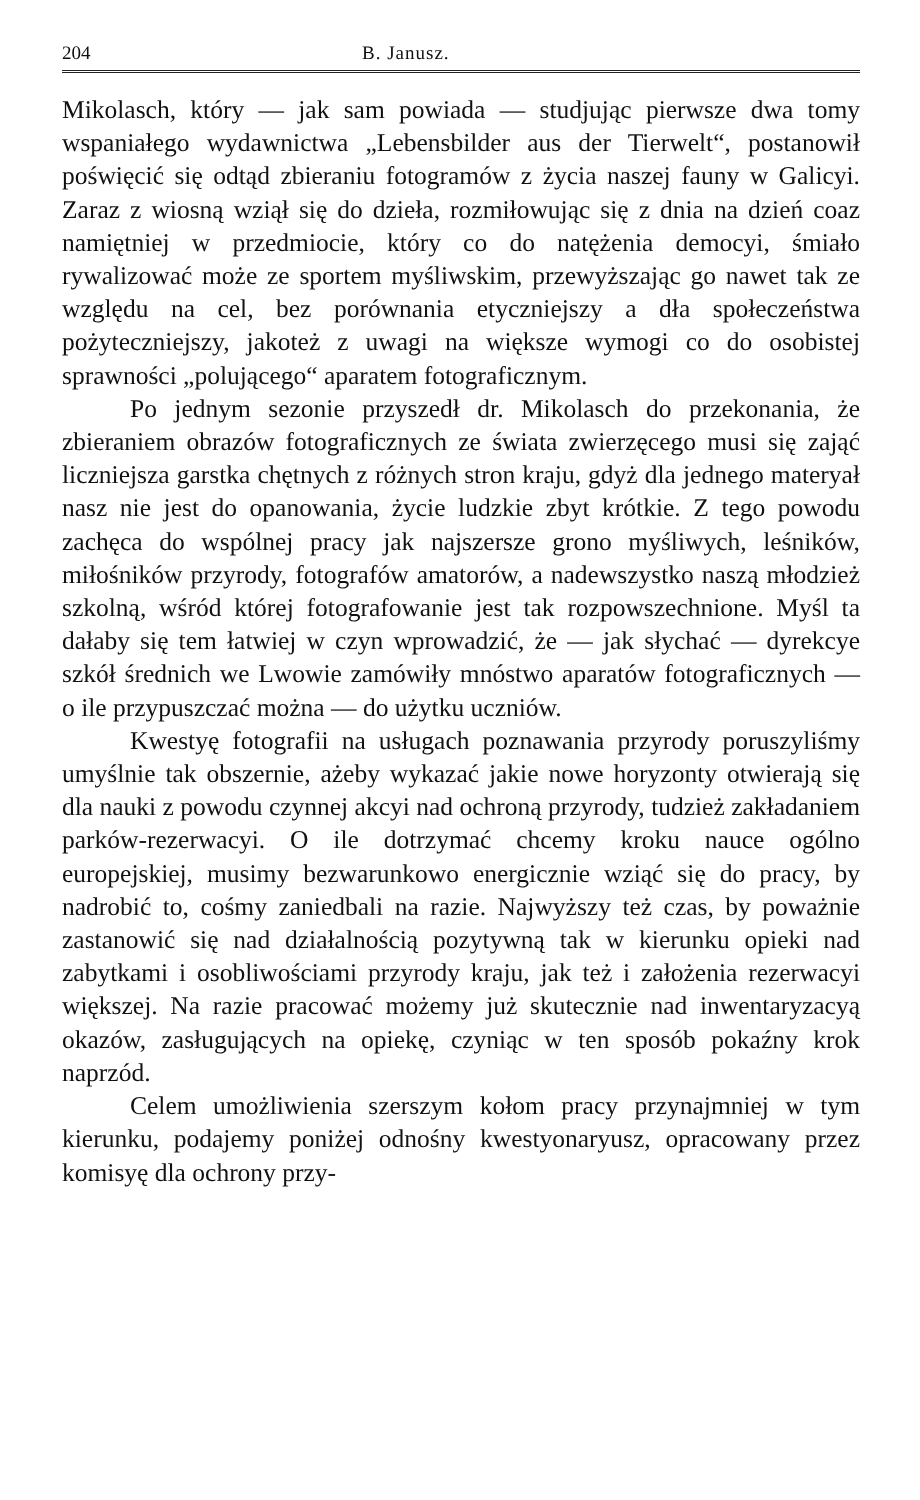204 B. Janusz.
Mikolasch, który — jak sam powiada — studjując pierwsze dwa tomy wspaniałego wydawnictwa „Lebensbilder aus der Tierwelt“, postanowił poświęcić się odtąd zbieraniu fotogramów z życia naszej fauny w Galicyi. Zaraz z wiosną wziął się do dzieła, rozmiłowując się z dnia na dzień coaz namiętniej w przedmiocie, który co do natężenia democyi, śmiało rywalizować może ze sportem myśliwskim, przewyższając go nawet tak ze względu na cel, bez porównania etyczniejszy a dła społeczeństwa pożyteczniejszy, jakoteż z uwagi na większe wymogi co do osobistej sprawności „polującego“ aparatem fotograficznym.
Po jednym sezonie przyszedł dr. Mikolasch do przekonania, że zbieraniem obrazów fotograficznych ze świata zwierzęcego musi się zająć liczniejsza garstka chętnych z różnych stron kraju, gdyż dla jednego materyał nasz nie jest do opanowania, życie ludzkie zbyt krótkie. Z tego powodu zachęca do wspólnej pracy jak najszersze grono myśliwych, leśników, miłośników przyrody, fotografów amatorów, a nadewszystko naszą młodzież szkolną, wśród której fotografowanie jest tak rozpowszechnione. Myśl ta dałaby się tem łatwiej w czyn wprowadzić, że — jak słychać — dyrekcye szkół średnich we Lwowie zamówiły mnóstwo aparatów fotograficznych — o ile przypuszczać można — do użytku uczniów.
Kwestyę fotografii na usługach poznawania przyrody poruszyliśmy umyślnie tak obszernie, ażeby wykazać jakie nowe horyzonty otwierają się dla nauki z powodu czynnej akcyi nad ochroną przyrody, tudzież zakładaniem parków-rezerwacyi. O ile dotrzymać chcemy kroku nauce ogólno europejskiej, musimy bezwarunkowo energicznie wziąć się do pracy, by nadrobić to, cośmy zaniedbali na razie. Najwyższy też czas, by poważnie zastanowić się nad działalnością pozytywną tak w kierunku opieki nad zabytkami i osobliwościami przyrody kraju, jak też i założenia rezerwacyi większej. Na razie pracować możemy już skutecznie nad inwentaryzacyą okazów, zasługujących na opiekę, czyniąc w ten sposób pokaźny krok naprzód.
Celem umożliwienia szerszym kołom pracy przynajmniej w tym kierunku, podajemy poniżej odnośny kwestyonaryusz, opracowany przez komisyę dla ochrony przy-